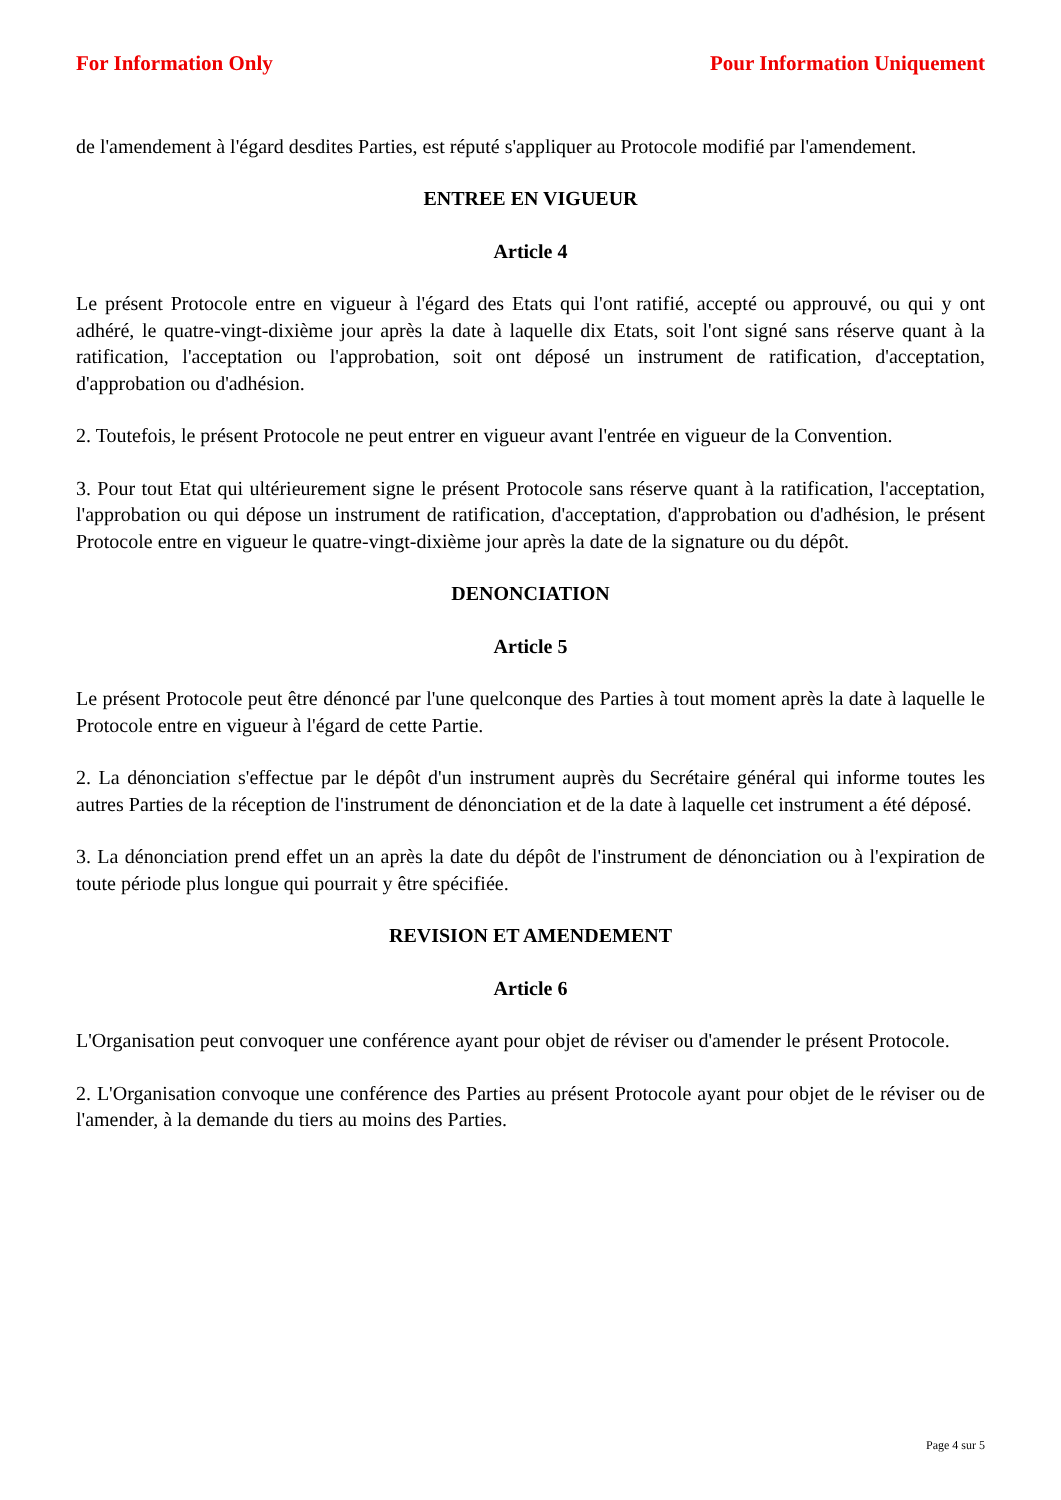For Information Only Pour Information Uniquement
de l'amendement à l'égard desdites Parties, est réputé s'appliquer au Protocole modifié par l'amendement.
ENTREE EN VIGUEUR
Article 4
Le présent Protocole entre en vigueur à l'égard des Etats qui l'ont ratifié, accepté ou approuvé, ou qui y ont adhéré, le quatre-vingt-dixième jour après la date à laquelle dix Etats, soit l'ont signé sans réserve quant à la ratification, l'acceptation ou l'approbation, soit ont déposé un instrument de ratification, d'acceptation, d'approbation ou d'adhésion.
2. Toutefois, le présent Protocole ne peut entrer en vigueur avant l'entrée en vigueur de la Convention.
3. Pour tout Etat qui ultérieurement signe le présent Protocole sans réserve quant à la ratification, l'acceptation, l'approbation ou qui dépose un instrument de ratification, d'acceptation, d'approbation ou d'adhésion, le présent Protocole entre en vigueur le quatre-vingt-dixième jour après la date de la signature ou du dépôt.
DENONCIATION
Article 5
Le présent Protocole peut être dénoncé par l'une quelconque des Parties à tout moment après la date à laquelle le Protocole entre en vigueur à l'égard de cette Partie.
2. La dénonciation s'effectue par le dépôt d'un instrument auprès du Secrétaire général qui informe toutes les autres Parties de la réception de l'instrument de dénonciation et de la date à laquelle cet instrument a été déposé.
3. La dénonciation prend effet un an après la date du dépôt de l'instrument de dénonciation ou à l'expiration de toute période plus longue qui pourrait y être spécifiée.
REVISION ET AMENDEMENT
Article 6
L'Organisation peut convoquer une conférence ayant pour objet de réviser ou d'amender le présent Protocole.
2. L'Organisation convoque une conférence des Parties au présent Protocole ayant pour objet de le réviser ou de l'amender, à la demande du tiers au moins des Parties.
Page 4 sur 5